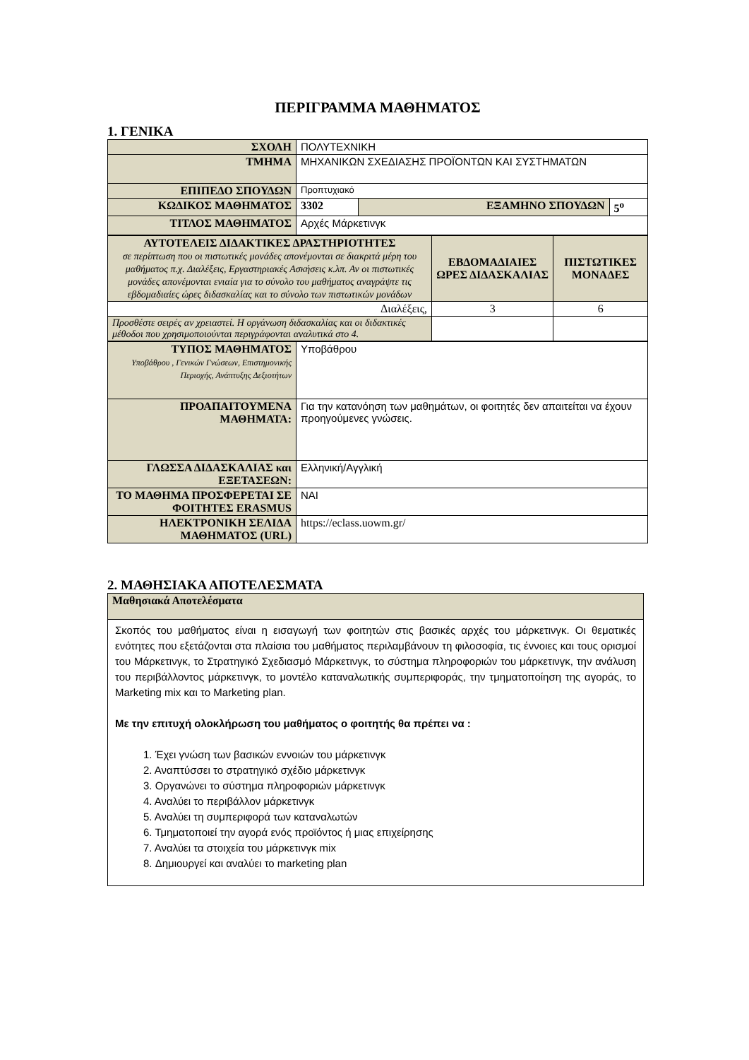ΠΕΡΙΓΡΑΜΜΑ ΜΑΘΗΜΑΤΟΣ
1. ΓΕΝΙΚΑ
| ΣΧΟΛΗ | ΠΟΛΥΤΕΧΝΙΚΗ | | |
| ΤΜΗΜΑ | ΜΗΧΑΝΙΚΩΝ ΣΧΕΔΙΑΣΗΣ ΠΡΟΪΟΝΤΩΝ ΚΑΙ ΣΥΣΤΗΜΑΤΩΝ | | |
| ΕΠΙΠΕΔΟ ΣΠΟΥΔΩΝ | Προπτυχιακό | | |
| ΚΩΔΙΚΟΣ ΜΑΘΗΜΑΤΟΣ | 3302 | ΕΞΑΜΗΝΟ ΣΠΟΥΔΩΝ | 5<sup>ο</sup> |
| ΤΙΤΛΟΣ ΜΑΘΗΜΑΤΟΣ | Αρχές Μάρκετινγκ | | |
| ΑΥΤΟΤΕΛΕΙΣ ΔΙΔΑΚΤΙΚΕΣ ΔΡΑΣΤΗΡΙΟΤΗΤΕΣ σε περίπτωση που οι πιστωτικές μονάδες απονέμονται σε διακριτά μέρη του μαθήματος π.χ. Διαλέξεις, Εργαστηριακές Ασκήσεις κ.λπ. Αν οι πιστωτικές μονάδες απονέμονται ενιαία για το σύνολο του μαθήματος αναγράψτε τις εβδομαδιαίες ώρες διδασκαλίας και το σύνολο των πιστωτικών μονάδων | ΕΒΔΟΜΑΔΙΑΙΕΣ ΩΡΕΣ ΔΙΔΑΣΚΑΛΙΑΣ | ΠΙΣΤΩΤΙΚΕΣ ΜΟΝΑΔΕΣ |
| Διαλέξεις, | 3 | 6 |
| Προσθέστε σειρές αν χρειαστεί. Η οργάνωση διδασκαλίας και οι διδακτικές μέθοδοι που χρησιμοποιούνται περιγράφονται αναλυτικά στο 4. | | |
| ΤΥΠΟΣ ΜΑΘΗΜΑΤΟΣ Υποβάθρου , Γενικών Γνώσεων, Επιστημονικής Περιοχής, Ανάπτυξης Δεξιοτήτων | Υποβάθρου |
| ΠΡΟΑΠΑΙΤΟΥΜΕΝΑ ΜΑΘΗΜΑΤΑ: | Για την κατανόηση των μαθημάτων, οι φοιτητές δεν απαιτείται να έχουν προηγούμενες γνώσεις. |
| ΓΛΩΣΣΑ ΔΙΔΑΣΚΑΛΙΑΣ και ΕΞΕΤΑΣΕΩΝ: | Ελληνική/Αγγλική |
| ΤΟ ΜΑΘΗΜΑ ΠΡΟΣΦΕΡΕΤΑΙ ΣΕ ΦΟΙΤΗΤΕΣ ERASMUS | ΝΑΙ |
| ΗΛΕΚΤΡΟΝΙΚΗ ΣΕΛΙΔΑ ΜΑΘΗΜΑΤΟΣ (URL) | https://eclass.uowm.gr/ |
2. ΜΑΘΗΣΙΑΚΑ ΑΠΟΤΕΛΕΣΜΑΤΑ
| Μαθησιακά Αποτελέσματα |
| Σκοπός του μαθήματος είναι η εισαγωγή των φοιτητών στις βασικές αρχές του μάρκετινγκ. Οι θεματικές ενότητες που εξετάζονται στα πλαίσια του μαθήματος περιλαμβάνουν τη φιλοσοφία, τις έννοιες και τους ορισμοί του Μάρκετινγκ, το Στρατηγικό Σχεδιασμό Μάρκετινγκ, το σύστημα πληροφοριών του μάρκετινγκ, την ανάλυση του περιβάλλοντος μάρκετινγκ, το μοντέλο καταναλωτικής συμπεριφοράς, την τμηματοποίηση της αγοράς, το Marketing mix και το Marketing plan. Με την επιτυχή ολοκλήρωση του μαθήματος ο φοιτητής θα πρέπει να : 1. Έχει γνώση των βασικών εννοιών του μάρκετινγκ 2. Αναπτύσσει το στρατηγικό σχέδιο μάρκετινγκ 3. Οργανώνει το σύστημα πληροφοριών μάρκετινγκ 4. Αναλύει το περιβάλλον μάρκετινγκ 5. Αναλύει τη συμπεριφορά των καταναλωτών 6. Τμηματοποιεί την αγορά ενός προϊόντος ή μιας επιχείρησης 7. Αναλύει τα στοιχεία του μάρκετινγκ mix 8. Δημιουργεί και αναλύει το marketing plan |